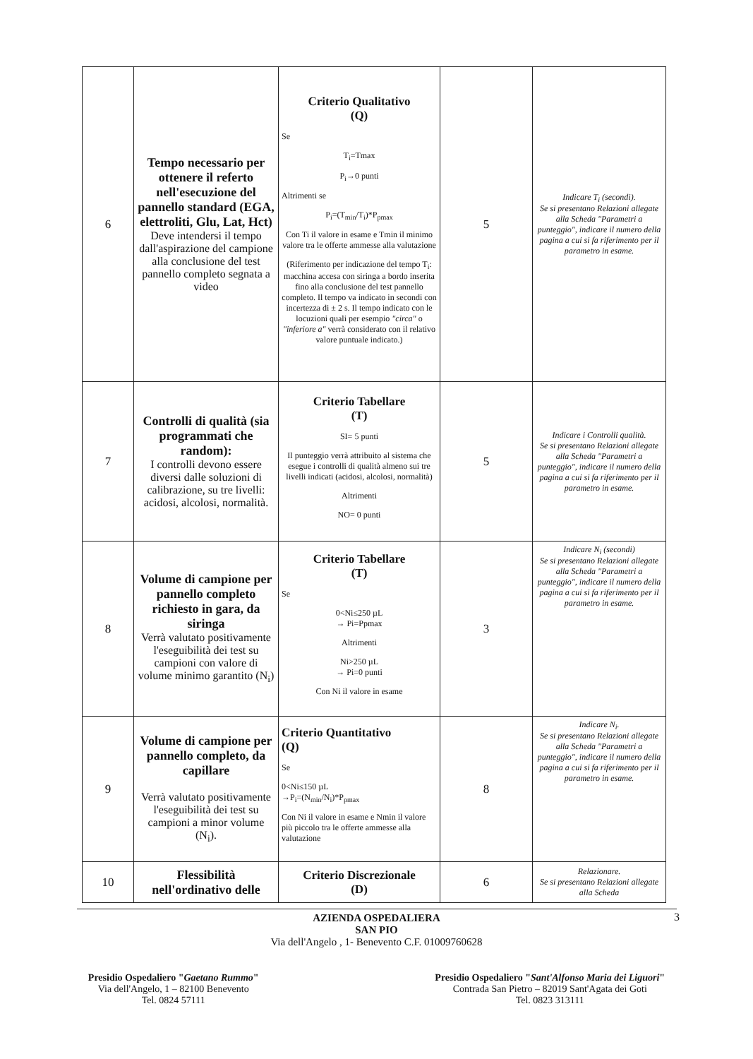| 6 | Tempo necessario per ottenere il referto nell'esecuzione del pannello standard (EGA, elettroliti, Glu, Lat, Hct) Deve intendersi il tempo dall'aspirazione del campione alla conclusione del test pannello completo segnata a video | Criterio Qualitativo (Q) Se T<sub>i</sub>=Tmax P<sub>i</sub>→0 punti Altrimenti se P<sub>i</sub>=(T<sub>min</sub>/T<sub>i</sub>)*P<sub>pmax</sub> Con Ti il valore in esame e Tmin il minimo valore tra le offerte ammesse alla valutazione (Riferimento per indicazione del tempo T<sub>i</sub>: macchina accesa con siringa a bordo inserita fino alla conclusione del test pannello completo. Il tempo va indicato in secondi con incertezza di ± 2 s. Il tempo indicato con le locuzioni quali per esempio "circa" o "inferiore a" verrà considerato con il relativo valore puntuale indicato.) | 5 | Indicare T<sub>i</sub> (secondi). Se si presentano Relazioni allegate alla Scheda "Parametri a punteggio", indicare il numero della pagina a cui si fa riferimento per il parametro in esame. |
| 7 | Controlli di qualità (sia programmati che random): I controlli devono essere diversi dalle soluzioni di calibrazione, su tre livelli: acidosi, alcolosi, normalità. | Criterio Tabellare (T) SI= 5 punti Il punteggio verrà attribuito al sistema che esegue i controlli di qualità almeno sui tre livelli indicati (acidosi, alcolosi, normalità) Altrimenti NO= 0 punti | 5 | Indicare i Controlli qualità. Se si presentano Relazioni allegate alla Scheda "Parametri a punteggio", indicare il numero della pagina a cui si fa riferimento per il parametro in esame. |
| 8 | Volume di campione per pannello completo richiesto in gara, da siringa Verrà valutato positivamente l'eseguibilità dei test su campioni con valore di volume minimo garantito (N<sub>i</sub>) | Criterio Tabellare (T) Se 0<Ni≤250 µL → Pi=Ppmax Altrimenti Ni>250 µL → Pi=0 punti Con Ni il valore in esame | 3 | Indicare N<sub>i</sub> (secondi) Se si presentano Relazioni allegate alla Scheda "Parametri a punteggio", indicare il numero della pagina a cui si fa riferimento per il parametro in esame. |
| 9 | Volume di campione per pannello completo, da capillare Verrà valutato positivamente l'eseguibilità dei test su campioni a minor volume (N<sub>i</sub>). | Criterio Quantitativo (Q) Se 0<Ni≤150 µL →P<sub>i</sub>=(N<sub>min</sub>/N<sub>i</sub>)*P<sub>pmax</sub> Con Ni il valore in esame e Nmin il valore più piccolo tra le offerte ammesse alla valutazione | 8 | Indicare N<sub>i</sub>. Se si presentano Relazioni allegate alla Scheda "Parametri a punteggio", indicare il numero della pagina a cui si fa riferimento per il parametro in esame. |
| 10 | Flessibilità nell'ordinativo delle | Criterio Discrezionale (D) | 6 | Relazionare. Se si presentano Relazioni allegate alla Scheda |
AZIENDA OSPEDALIERA
SAN PIO
Via dell'Angelo , 1- Benevento C.F. 01009760628
Presidio Ospedaliero "Gaetano Rummo"
Via dell'Angelo, 1 – 82100 Benevento
Tel. 0824 57111
Presidio Ospedaliero "Sant'Alfonso Maria dei Liguori"
Contrada San Pietro – 82019 Sant'Agata dei Goti
Tel. 0823 313111
3